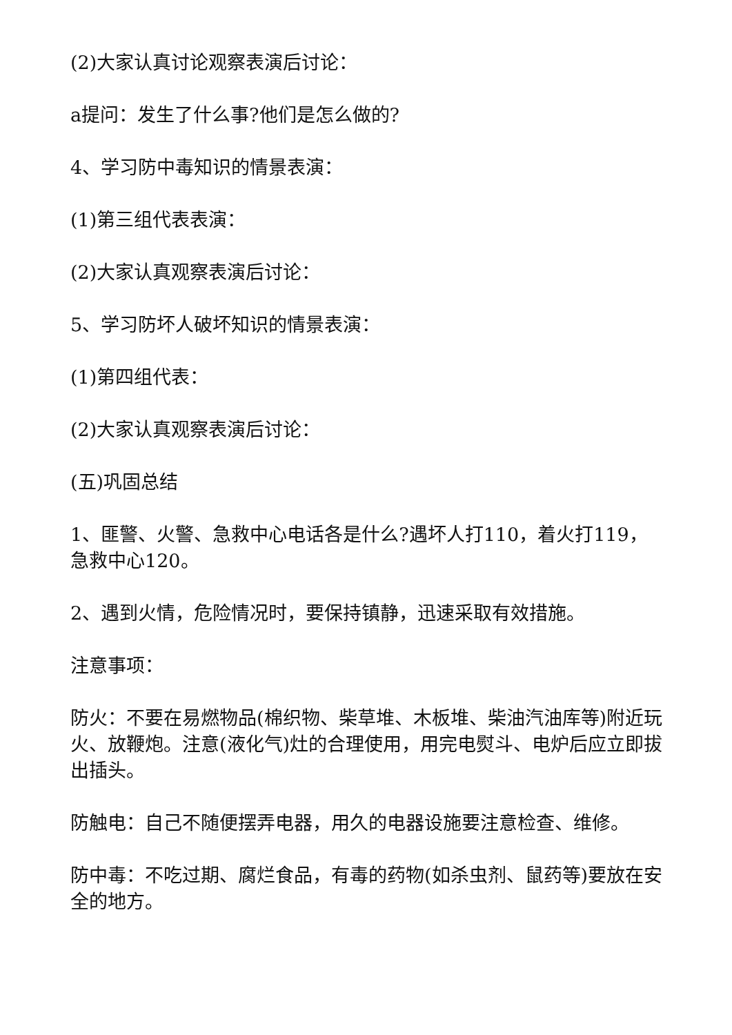(2)大家认真讨论观察表演后讨论：
a提问：发生了什么事?他们是怎么做的?
4、学习防中毒知识的情景表演：
(1)第三组代表表演：
(2)大家认真观察表演后讨论：
5、学习防坏人破坏知识的情景表演：
(1)第四组代表：
(2)大家认真观察表演后讨论：
(五)巩固总结
1、匪警、火警、急救中心电话各是什么?遇坏人打110，着火打119，急救中心120。
2、遇到火情，危险情况时，要保持镇静，迅速采取有效措施。
注意事项：
防火：不要在易燃物品(棉织物、柴草堆、木板堆、柴油汽油库等)附近玩火、放鞭炮。注意(液化气)灶的合理使用，用完电熨斗、电炉后应立即拔出插头。
防触电：自己不随便摆弄电器，用久的电器设施要注意检查、维修。
防中毒：不吃过期、腐烂食品，有毒的药物(如杀虫剂、鼠药等)要放在安全的地方。